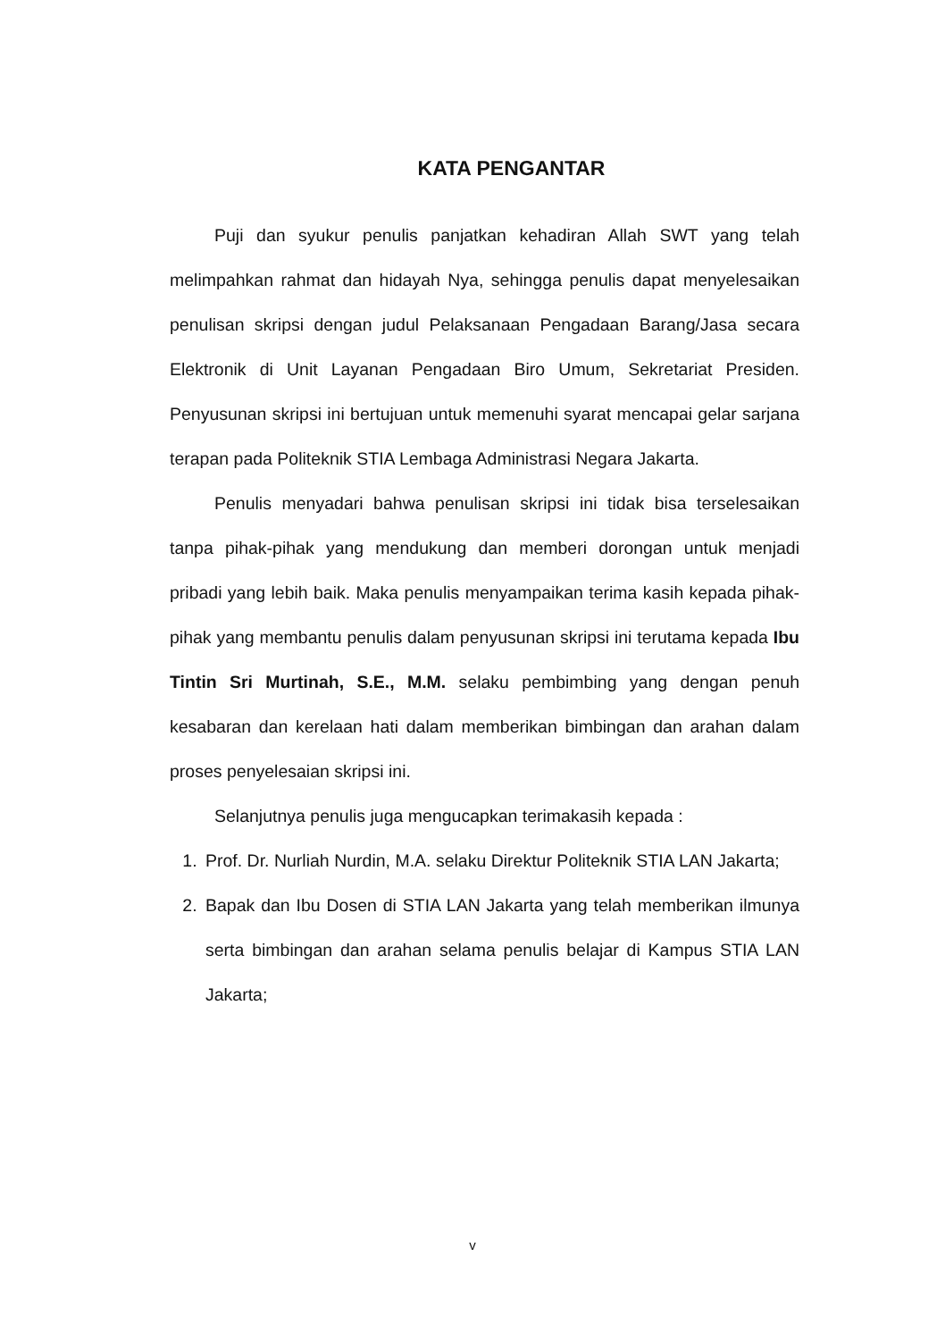KATA PENGANTAR
Puji dan syukur penulis panjatkan kehadiran Allah SWT yang telah melimpahkan rahmat dan hidayah Nya, sehingga penulis dapat menyelesaikan penulisan skripsi dengan judul Pelaksanaan Pengadaan Barang/Jasa secara Elektronik di Unit Layanan Pengadaan Biro Umum, Sekretariat Presiden. Penyusunan skripsi ini bertujuan untuk memenuhi syarat mencapai gelar sarjana terapan pada Politeknik STIA Lembaga Administrasi Negara Jakarta.
Penulis menyadari bahwa penulisan skripsi ini tidak bisa terselesaikan tanpa pihak-pihak yang mendukung dan memberi dorongan untuk menjadi pribadi yang lebih baik. Maka penulis menyampaikan terima kasih kepada pihak-pihak yang membantu penulis dalam penyusunan skripsi ini terutama kepada Ibu Tintin Sri Murtinah, S.E., M.M. selaku pembimbing yang dengan penuh kesabaran dan kerelaan hati dalam memberikan bimbingan dan arahan dalam proses penyelesaian skripsi ini.
Selanjutnya penulis juga mengucapkan terimakasih kepada :
1. Prof. Dr. Nurliah Nurdin, M.A. selaku Direktur Politeknik STIA LAN Jakarta;
2. Bapak dan Ibu Dosen di STIA LAN Jakarta yang telah memberikan ilmunya serta bimbingan dan arahan selama penulis belajar di Kampus STIA LAN Jakarta;
v